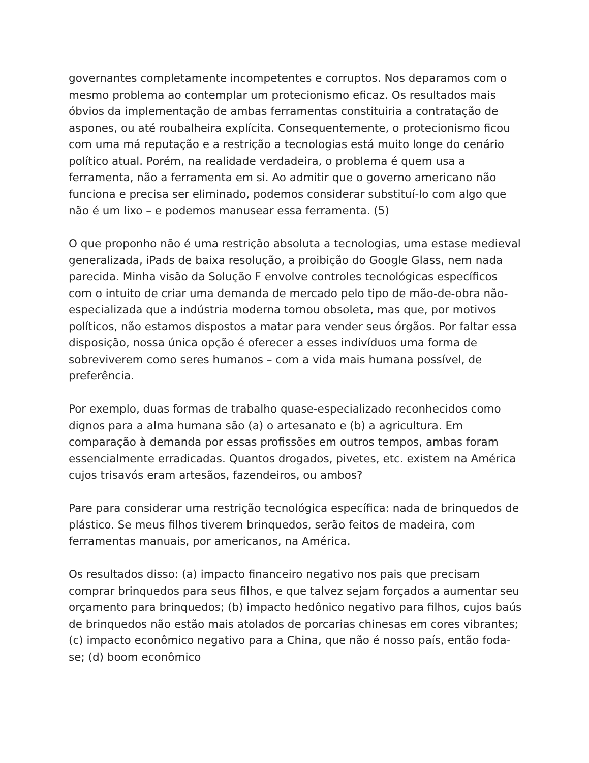governantes completamente incompetentes e corruptos. Nos deparamos com o mesmo problema ao contemplar um protecionismo eficaz. Os resultados mais óbvios da implementação de ambas ferramentas constituiria a contratação de aspones, ou até roubalheira explícita. Consequentemente, o protecionismo ficou com uma má reputação e a restrição a tecnologias está muito longe do cenário político atual. Porém, na realidade verdadeira, o problema é quem usa a ferramenta, não a ferramenta em si. Ao admitir que o governo americano não funciona e precisa ser eliminado, podemos considerar substituí-lo com algo que não é um lixo – e podemos manusear essa ferramenta. (5)
O que proponho não é uma restrição absoluta a tecnologias, uma estase medieval generalizada, iPads de baixa resolução, a proibição do Google Glass, nem nada parecida. Minha visão da Solução F envolve controles tecnológicas específicos com o intuito de criar uma demanda de mercado pelo tipo de mão-de-obra não-especializada que a indústria moderna tornou obsoleta, mas que, por motivos políticos, não estamos dispostos a matar para vender seus órgãos. Por faltar essa disposição, nossa única opção é oferecer a esses indivíduos uma forma de sobreviverem como seres humanos – com a vida mais humana possível, de preferência.
Por exemplo, duas formas de trabalho quase-especializado reconhecidos como dignos para a alma humana são (a) o artesanato e (b) a agricultura. Em comparação à demanda por essas profissões em outros tempos, ambas foram essencialmente erradicadas. Quantos drogados, pivetes, etc. existem na América cujos trisavós eram artesãos, fazendeiros, ou ambos?
Pare para considerar uma restrição tecnológica específica: nada de brinquedos de plástico. Se meus filhos tiverem brinquedos, serão feitos de madeira, com ferramentas manuais, por americanos, na América.
Os resultados disso: (a) impacto financeiro negativo nos pais que precisam comprar brinquedos para seus filhos, e que talvez sejam forçados a aumentar seu orçamento para brinquedos; (b) impacto hedônico negativo para filhos, cujos baús de brinquedos não estão mais atolados de porcarias chinesas em cores vibrantes; (c) impacto econômico negativo para a China, que não é nosso país, então foda-se; (d) boom econômico